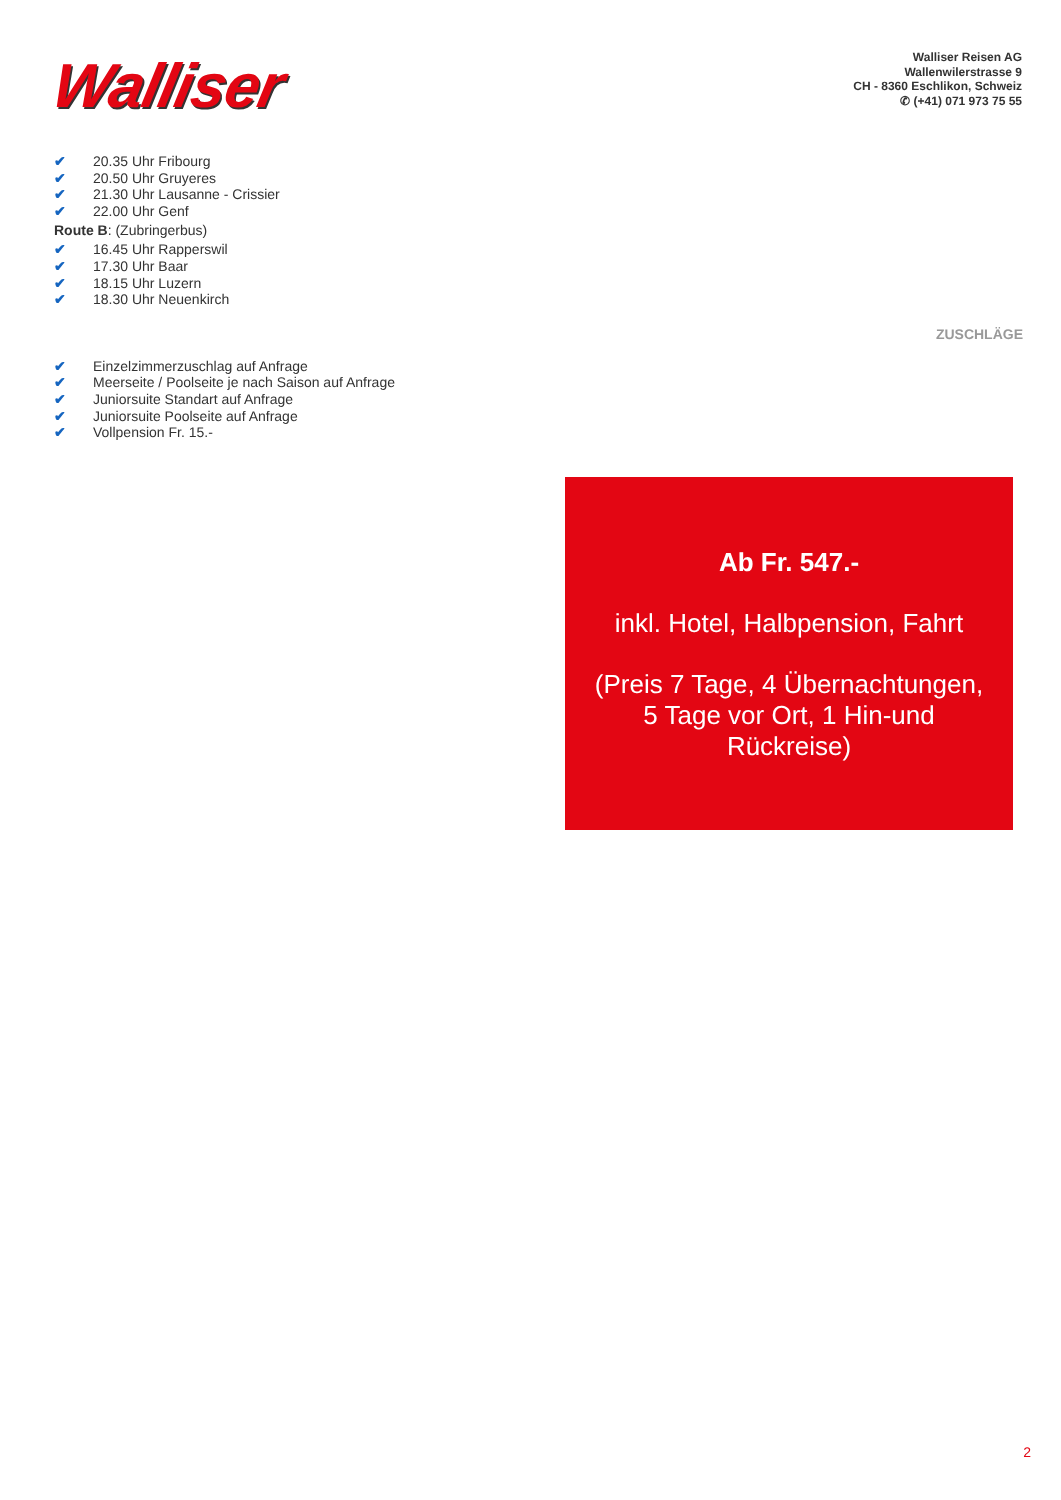Walliser
Walliser Reisen AG
Wallenwilerstrasse 9
CH - 8360 Eschlikon, Schweiz
✆ (+41) 071 973 75 55
✔ 20.35 Uhr Fribourg
✔ 20.50 Uhr Gruyeres
✔ 21.30 Uhr Lausanne - Crissier
✔ 22.00 Uhr Genf
Route B: (Zubringerbus)
✔ 16.45 Uhr Rapperswil
✔ 17.30 Uhr Baar
✔ 18.15 Uhr Luzern
✔ 18.30 Uhr Neuenkirch
ZUSCHLÄGE
✔ Einzelzimmerzuschlag auf Anfrage
✔ Meerseite / Poolseite je nach Saison auf Anfrage
✔ Juniorsuite Standart auf Anfrage
✔ Juniorsuite Poolseite auf Anfrage
✔ Vollpension Fr. 15.-
Ab Fr. 547.-
inkl. Hotel, Halbpension, Fahrt
(Preis 7 Tage, 4 Übernachtungen, 5 Tage vor Ort, 1 Hin-und Rückreise)
2